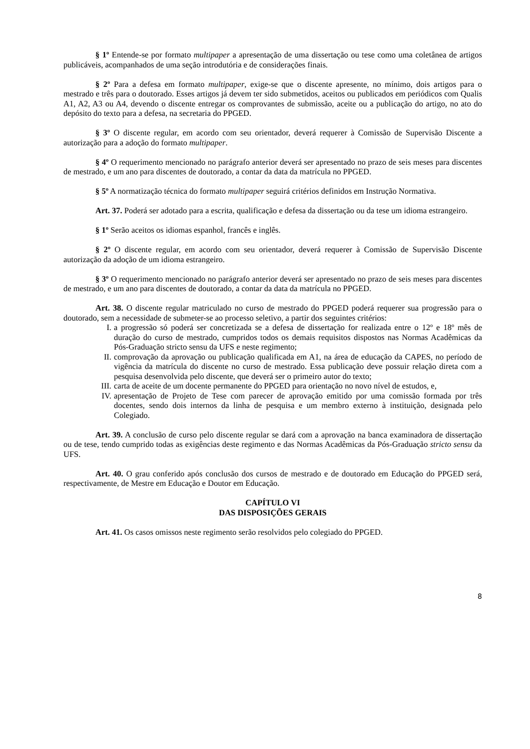§ 1º Entende-se por formato multipaper a apresentação de uma dissertação ou tese como uma coletânea de artigos publicáveis, acompanhados de uma seção introdutória e de considerações finais.
§ 2º Para a defesa em formato multipaper, exige-se que o discente apresente, no mínimo, dois artigos para o mestrado e três para o doutorado. Esses artigos já devem ter sido submetidos, aceitos ou publicados em periódicos com Qualis A1, A2, A3 ou A4, devendo o discente entregar os comprovantes de submissão, aceite ou a publicação do artigo, no ato do depósito do texto para a defesa, na secretaria do PPGED.
§ 3º O discente regular, em acordo com seu orientador, deverá requerer à Comissão de Supervisão Discente a autorização para a adoção do formato multipaper.
§ 4º O requerimento mencionado no parágrafo anterior deverá ser apresentado no prazo de seis meses para discentes de mestrado, e um ano para discentes de doutorado, a contar da data da matrícula no PPGED.
§ 5º A normatização técnica do formato multipaper seguirá critérios definidos em Instrução Normativa.
Art. 37. Poderá ser adotado para a escrita, qualificação e defesa da dissertação ou da tese um idioma estrangeiro.
§ 1º Serão aceitos os idiomas espanhol, francês e inglês.
§ 2º O discente regular, em acordo com seu orientador, deverá requerer à Comissão de Supervisão Discente autorização da adoção de um idioma estrangeiro.
§ 3º O requerimento mencionado no parágrafo anterior deverá ser apresentado no prazo de seis meses para discentes de mestrado, e um ano para discentes de doutorado, a contar da data da matrícula no PPGED.
Art. 38. O discente regular matriculado no curso de mestrado do PPGED poderá requerer sua progressão para o doutorado, sem a necessidade de submeter-se ao processo seletivo, a partir dos seguintes critérios:
I. a progressão só poderá ser concretizada se a defesa de dissertação for realizada entre o 12º e 18º mês de duração do curso de mestrado, cumpridos todos os demais requisitos dispostos nas Normas Acadêmicas da Pós-Graduação stricto sensu da UFS e neste regimento;
II. comprovação da aprovação ou publicação qualificada em A1, na área de educação da CAPES, no período de vigência da matrícula do discente no curso de mestrado. Essa publicação deve possuir relação direta com a pesquisa desenvolvida pelo discente, que deverá ser o primeiro autor do texto;
III. carta de aceite de um docente permanente do PPGED para orientação no novo nível de estudos, e,
IV. apresentação de Projeto de Tese com parecer de aprovação emitido por uma comissão formada por três docentes, sendo dois internos da linha de pesquisa e um membro externo à instituição, designada pelo Colegiado.
Art. 39. A conclusão de curso pelo discente regular se dará com a aprovação na banca examinadora de dissertação ou de tese, tendo cumprido todas as exigências deste regimento e das Normas Acadêmicas da Pós-Graduação stricto sensu da UFS.
Art. 40. O grau conferido após conclusão dos cursos de mestrado e de doutorado em Educação do PPGED será, respectivamente, de Mestre em Educação e Doutor em Educação.
CAPÍTULO VI
DAS DISPOSIÇÕES GERAIS
Art. 41. Os casos omissos neste regimento serão resolvidos pelo colegiado do PPGED.
8